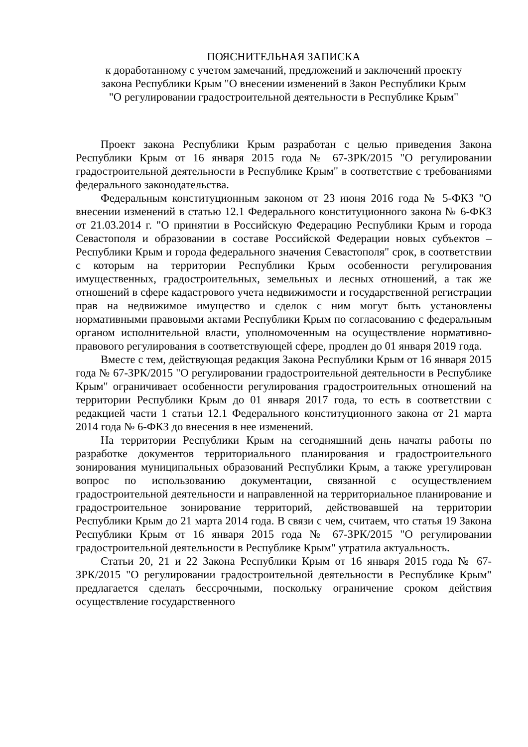ПОЯСНИТЕЛЬНАЯ ЗАПИСКА
к доработанному с учетом замечаний, предложений и заключений проекту
закона Республики Крым "О внесении изменений в Закон Республики Крым
"О регулировании градостроительной деятельности в Республике Крым"
Проект закона Республики Крым разработан с целью приведения Закона Республики Крым от 16 января 2015 года № 67-ЗРК/2015 "О регулировании градостроительной деятельности в Республике Крым" в соответствие с требованиями федерального законодательства.
Федеральным конституционным законом от 23 июня 2016 года № 5-ФКЗ "О внесении изменений в статью 12.1 Федерального конституционного закона № 6-ФКЗ от 21.03.2014 г. "О принятии в Российскую Федерацию Республики Крым и города Севастополя и образовании в составе Российской Федерации новых субъектов – Республики Крым и города федерального значения Севастополя" срок, в соответствии с которым на территории Республики Крым особенности регулирования имущественных, градостроительных, земельных и лесных отношений, а так же отношений в сфере кадастрового учета недвижимости и государственной регистрации прав на недвижимое имущество и сделок с ним могут быть установлены нормативными правовыми актами Республики Крым по согласованию с федеральным органом исполнительной власти, уполномоченным на осуществление нормативно-правового регулирования в соответствующей сфере, продлен до 01 января 2019 года.
Вместе с тем, действующая редакция Закона Республики Крым от 16 января 2015 года № 67-ЗРК/2015 "О регулировании градостроительной деятельности в Республике Крым" ограничивает особенности регулирования градостроительных отношений на территории Республики Крым до 01 января 2017 года, то есть в соответствии с редакцией части 1 статьи 12.1 Федерального конституционного закона от 21 марта 2014 года № 6-ФКЗ до внесения в нее изменений.
На территории Республики Крым на сегодняшний день начаты работы по разработке документов территориального планирования и градостроительного зонирования муниципальных образований Республики Крым, а также урегулирован вопрос по использованию документации, связанной с осуществлением градостроительной деятельности и направленной на территориальное планирование и градостроительное зонирование территорий, действовавшей на территории Республики Крым до 21 марта 2014 года. В связи с чем, считаем, что статья 19 Закона Республики Крым от 16 января 2015 года № 67-ЗРК/2015 "О регулировании градостроительной деятельности в Республике Крым" утратила актуальность.
Статьи 20, 21 и 22 Закона Республики Крым от 16 января 2015 года № 67-ЗРК/2015 "О регулировании градостроительной деятельности в Республике Крым" предлагается сделать бессрочными, поскольку ограничение сроком действия осуществление государственного